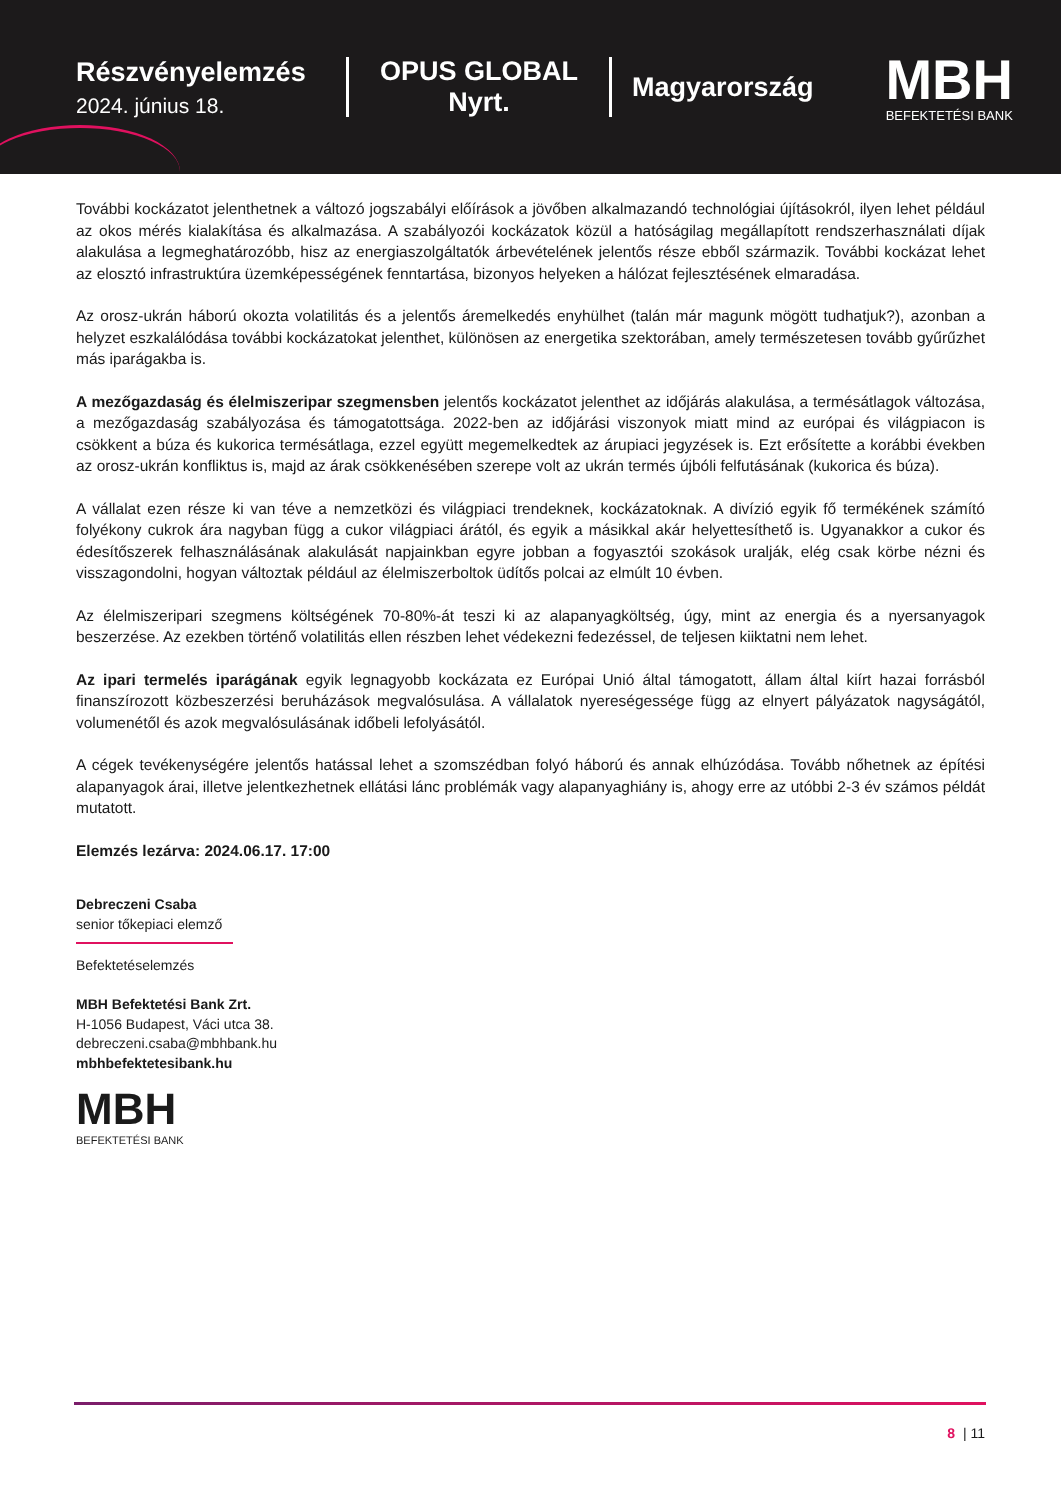Részvényelemzés
2024. június 18.
OPUS GLOBAL
Nyrt.
Magyarország
MBH
BEFEKTETÉSI BANK
További kockázatot jelenthetnek a változó jogszabályi előírások a jövőben alkalmazandó technológiai újításokról, ilyen lehet például az okos mérés kialakítása és alkalmazása. A szabályozói kockázatok közül a hatóságilag megállapított rendszerhasználati díjak alakulása a legmeghatározóbb, hisz az energiaszolgáltatók árbevételének jelentős része ebből származik. További kockázat lehet az elosztó infrastruktúra üzemképességének fenntartása, bizonyos helyeken a hálózat fejlesztésének elmaradása.
Az orosz-ukrán háború okozta volatilitás és a jelentős áremelkedés enyhülhet (talán már magunk mögött tudhatjuk?), azonban a helyzet eszkalálódása további kockázatokat jelenthet, különösen az energetika szektorában, amely természetesen tovább gyűrűzhet más iparágakba is.
A mezőgazdaság és élelmiszeripar szegmensben jelentős kockázatot jelenthet az időjárás alakulása, a termésátlagok változása, a mezőgazdaság szabályozása és támogatottsága. 2022-ben az időjárási viszonyok miatt mind az európai és világpiacon is csökkent a búza és kukorica termésátlaga, ezzel együtt megemelkedtek az árupiaci jegyzések is. Ezt erősítette a korábbi években az orosz-ukrán konfliktus is, majd az árak csökkenésében szerepe volt az ukrán termés újbóli felfutásának (kukorica és búza).
A vállalat ezen része ki van téve a nemzetközi és világpiaci trendeknek, kockázatoknak. A divízió egyik fő termékének számító folyékony cukrok ára nagyban függ a cukor világpiaci árától, és egyik a másikkal akár helyettesíthető is. Ugyanakkor a cukor és édesítőszerek felhasználásának alakulását napjainkban egyre jobban a fogyasztói szokások uralják, elég csak körbe nézni és visszagondolni, hogyan változtak például az élelmiszerboltok üdítős polcai az elmúlt 10 évben.
Az élelmiszeripari szegmens költségének 70-80%-át teszi ki az alapanyagköltség, úgy, mint az energia és a nyersanyagok beszerzése. Az ezekben történő volatilitás ellen részben lehet védekezni fedezéssel, de teljesen kiiktatni nem lehet.
Az ipari termelés iparágának egyik legnagyobb kockázata ez Európai Unió által támogatott, állam által kiírt hazai forrásból finanszírozott közbeszerzési beruházások megvalósulása. A vállalatok nyereségessége függ az elnyert pályázatok nagyságától, volumenétől és azok megvalósulásának időbeli lefolyásától.
A cégek tevékenységére jelentős hatással lehet a szomszédban folyó háború és annak elhúzódása. Tovább nőhetnek az építési alapanyagok árai, illetve jelentkezhetnek ellátási lánc problémák vagy alapanyaghiány is, ahogy erre az utóbbi 2-3 év számos példát mutatott.
Elemzés lezárva: 2024.06.17. 17:00
Debreczeni Csaba
senior tőkepiaci elemző
Befektetéselemzés
MBH Befektetési Bank Zrt.
H-1056 Budapest, Váci utca 38.
debreczeni.csaba@mbhbank.hu
mbhbefektetesibank.hu
MBH
BEFEKTETÉSI BANK
8 | 11